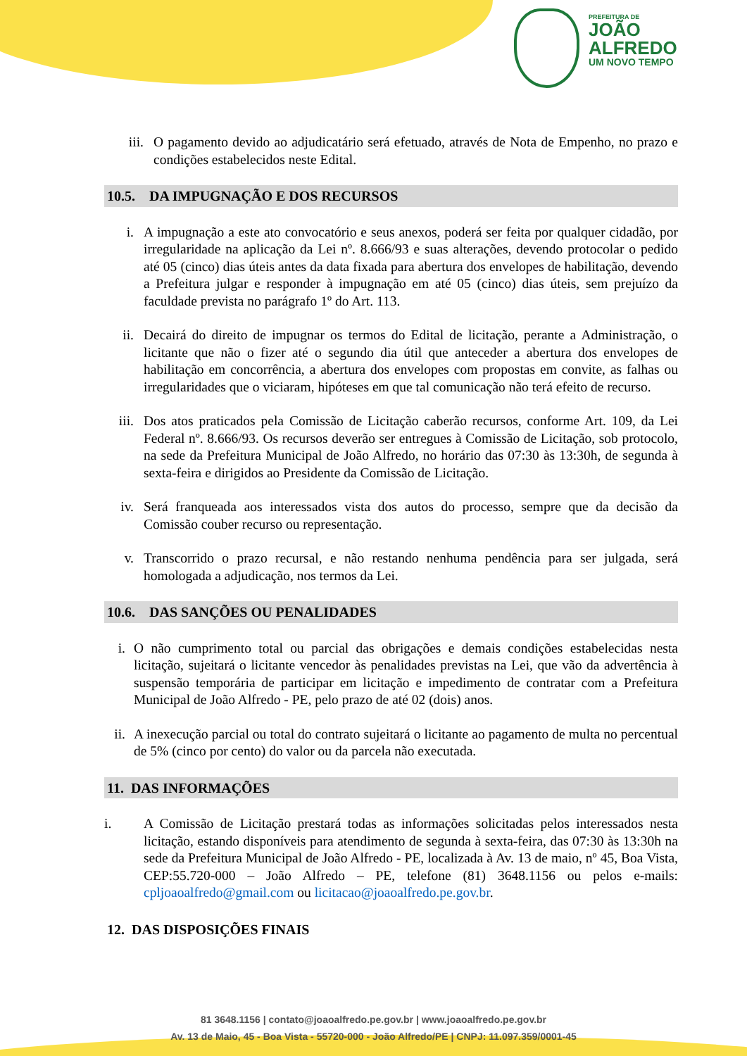PREFEITURA DE
JOÃO
ALFREDO
UM NOVO TEMPO
iii. O pagamento devido ao adjudicatário será efetuado, através de Nota de Empenho, no prazo e condições estabelecidos neste Edital.
10.5. DA IMPUGNAÇÃO E DOS RECURSOS
i. A impugnação a este ato convocatório e seus anexos, poderá ser feita por qualquer cidadão, por irregularidade na aplicação da Lei nº. 8.666/93 e suas alterações, devendo protocolar o pedido até 05 (cinco) dias úteis antes da data fixada para abertura dos envelopes de habilitação, devendo a Prefeitura julgar e responder à impugnação em até 05 (cinco) dias úteis, sem prejuízo da faculdade prevista no parágrafo 1º do Art. 113.
ii. Decairá do direito de impugnar os termos do Edital de licitação, perante a Administração, o licitante que não o fizer até o segundo dia útil que anteceder a abertura dos envelopes de habilitação em concorrência, a abertura dos envelopes com propostas em convite, as falhas ou irregularidades que o viciaram, hipóteses em que tal comunicação não terá efeito de recurso.
iii.
Dos atos praticados pela Comissão de Licitação caberão recursos, conforme Art. 109, da Lei Federal nº. 8.666/93. Os recursos deverão ser entregues à Comissão de Licitação, sob protocolo, na sede da Prefeitura Municipal de João Alfredo, no horário das 07:30 às 13:30h, de segunda à sexta-feira e dirigidos ao Presidente da Comissão de Licitação.
iv. Será franqueada aos interessados vista dos autos do processo, sempre que da decisão da Comissão couber recurso ou representação.
v. Transcorrido o prazo recursal, e não restando nenhuma pendência para ser julgada, será homologada a adjudicação, nos termos da Lei.
10.6. DAS SANÇÕES OU PENALIDADES
i. O não cumprimento total ou parcial das obrigações e demais condições estabelecidas nesta licitação, sujeitará o licitante vencedor às penalidades previstas na Lei, que vão da advertência à suspensão temporária de participar em licitação e impedimento de contratar com a Prefeitura Municipal de João Alfredo - PE, pelo prazo de até 02 (dois) anos.
ii.
A inexecução parcial ou total do contrato sujeitará o licitante ao pagamento de multa no percentual de 5% (cinco por cento) do valor ou da parcela não executada.
11. DAS INFORMAÇÕES
i. A Comissão de Licitação prestará todas as informações solicitadas pelos interessados nesta licitação, estando disponíveis para atendimento de segunda à sexta-feira, das 07:30 às 13:30h na sede da Prefeitura Municipal de João Alfredo - PE, localizada à Av. 13 de maio, nº 45, Boa Vista, CEP:55.720-000 – João Alfredo – PE, telefone (81) 3648.1156 ou pelos e-mails: cpljoaoalfredo@gmail.com ou licitacao@joaoalfredo.pe.gov.br.
12. DAS DISPOSIÇÕES FINAIS
81 3648.1156 | contato@joaoalfredo.pe.gov.br | www.joaoalfredo.pe.gov.br
Av. 13 de Maio, 45 - Boa Vista - 55720-000 - João Alfredo/PE | CNPJ: 11.097.359/0001-45